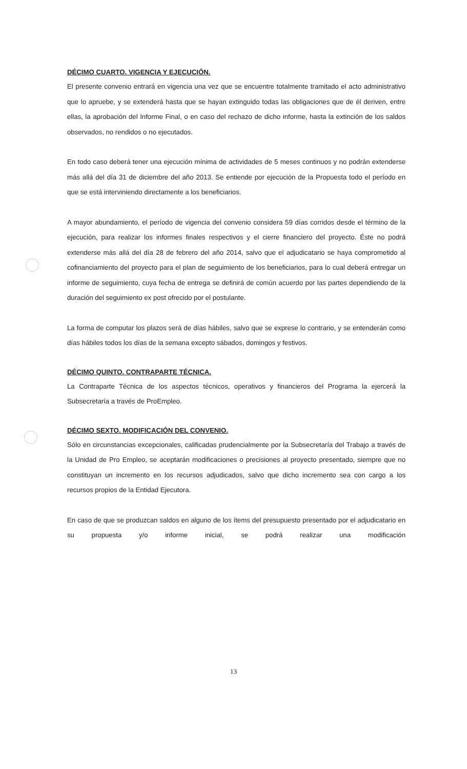DÉCIMO CUARTO. VIGENCIA Y EJECUCIÓN.
El presente convenio entrará en vigencia una vez que se encuentre totalmente tramitado el acto administrativo que lo apruebe, y se extenderá hasta que se hayan extinguido todas las obligaciones que de él deriven, entre ellas, la aprobación del Informe Final, o en caso del rechazo de dicho informe, hasta la extinción de los saldos observados, no rendidos o no ejecutados.
En todo caso deberá tener una ejecución mínima de actividades de 5 meses continuos y no podrán extenderse más allá del día 31 de diciembre del año 2013. Se entiende por ejecución de la Propuesta todo el período en que se está interviniendo directamente a los beneficiarios.
A mayor abundamiento, el período de vigencia del convenio considera 59 días corridos desde el término de la ejecución, para realizar los informes finales respectivos y el cierre financiero del proyecto. Éste no podrá extenderse más allá del día 28 de febrero del año 2014, salvo que el adjudicatario se haya comprometido al cofinanciamiento del proyecto para el plan de seguimiento de los beneficiarios, para lo cual deberá entregar un informe de seguimiento, cuya fecha de entrega se definirá de común acuerdo por las partes dependiendo de la duración del seguimiento ex post ofrecido por el postulante.
La forma de computar los plazos será de días hábiles, salvo que se exprese lo contrario, y se entenderán como días hábiles todos los días de la semana excepto sábados, domingos y festivos.
DÉCIMO QUINTO. CONTRAPARTE TÉCNICA.
La Contraparte Técnica de los aspectos técnicos, operativos y financieros del Programa la ejercerá la Subsecretaría a través de ProEmpleo.
DÉCIMO SEXTO. MODIFICACIÓN DEL CONVENIO.
Sólo en circunstancias excepcionales, calificadas prudencialmente por la Subsecretaría del Trabajo a través de la Unidad de Pro Empleo, se aceptarán modificaciones o precisiones al proyecto presentado, siempre que no constituyan un incremento en los recursos adjudicados, salvo que dicho incremento sea con cargo a los recursos propios de la Entidad Ejecutora.
En caso de que se produzcan saldos en alguno de los ítems del presupuesto presentado por el adjudicatario en su propuesta y/o informe inicial, se podrá realizar una modificación
13